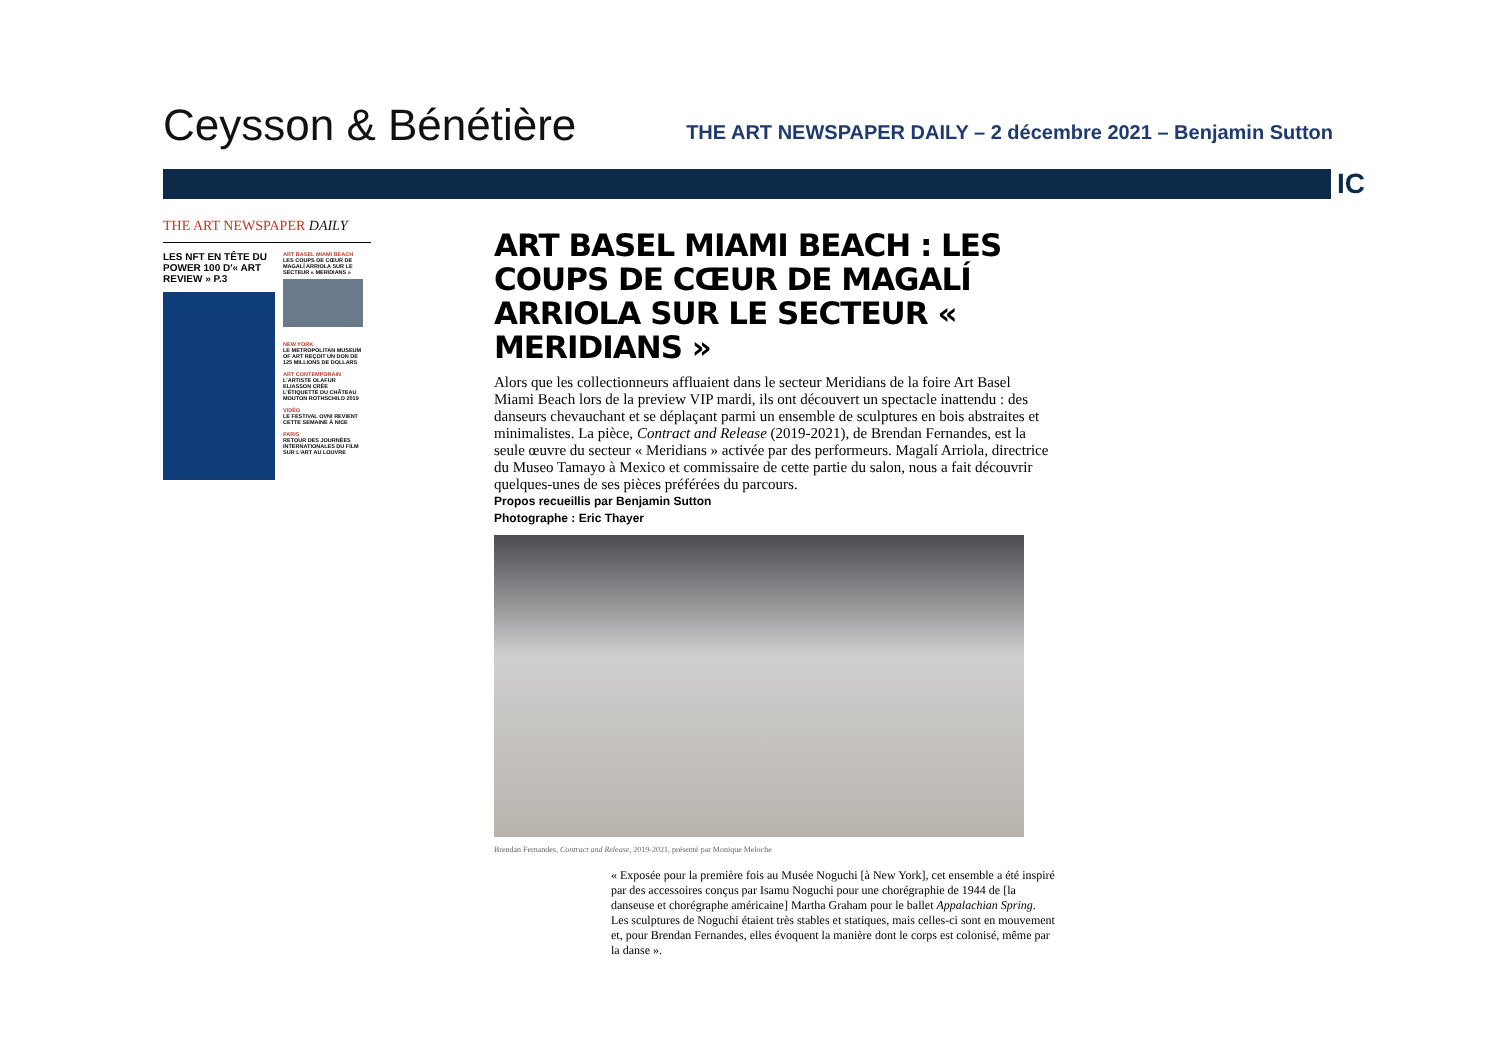Ceysson & Bénétière
THE ART NEWSPAPER DAILY – 2 décembre 2021 – Benjamin Sutton
IC
THE ART NEWSPAPER DAILY
LES NFT EN TÊTE DU POWER 100 D'« ART REVIEW » P.3
ART BASEL MIAMI BEACH
LES COUPS DE CŒUR DE MAGALÍ ARRIOLA SUR LE SECTEUR « MERIDIANS »
NEW YORK
LE METROPOLITAN MUSEUM OF ART REÇOIT UN DON DE 125 MILLIONS DE DOLLARS
ART CONTEMPORAIN
L'ARTISTE OLAFUR ELIASSON CRÉE L'ÉTIQUETTE DU CHÂTEAU MOUTON ROTHSCHILD 2019
VIDÉO
LE FESTIVAL OVNI REVIENT CETTE SEMAINE À NICE
PARIS
RETOUR DES JOURNÉES INTERNATIONALES DU FILM SUR L'ART AU LOUVRE
ART BASEL MIAMI BEACH : LES COUPS DE CŒUR DE MAGALÍ ARRIOLA SUR LE SECTEUR « MERIDIANS »
Alors que les collectionneurs affluaient dans le secteur Meridians de la foire Art Basel Miami Beach lors de la preview VIP mardi, ils ont découvert un spectacle inattendu : des danseurs chevauchant et se déplaçant parmi un ensemble de sculptures en bois abstraites et minimalistes. La pièce, Contract and Release (2019-2021), de Brendan Fernandes, est la seule œuvre du secteur « Meridians » activée par des performeurs. Magalí Arriola, directrice du Museo Tamayo à Mexico et commissaire de cette partie du salon, nous a fait découvrir quelques-unes de ses pièces préférées du parcours.
Propos recueillis par Benjamin Sutton
Photographe : Eric Thayer
Brendan Fernandes, Contract and Release, 2019-2021, présenté par Monique Meloche
« Exposée pour la première fois au Musée Noguchi [à New York], cet ensemble a été inspiré par des accessoires conçus par Isamu Noguchi pour une chorégraphie de 1944 de [la danseuse et chorégraphe américaine] Martha Graham pour le ballet Appalachian Spring. Les sculptures de Noguchi étaient très stables et statiques, mais celles-ci sont en mouvement et, pour Brendan Fernandes, elles évoquent la manière dont le corps est colonisé, même par la danse ».